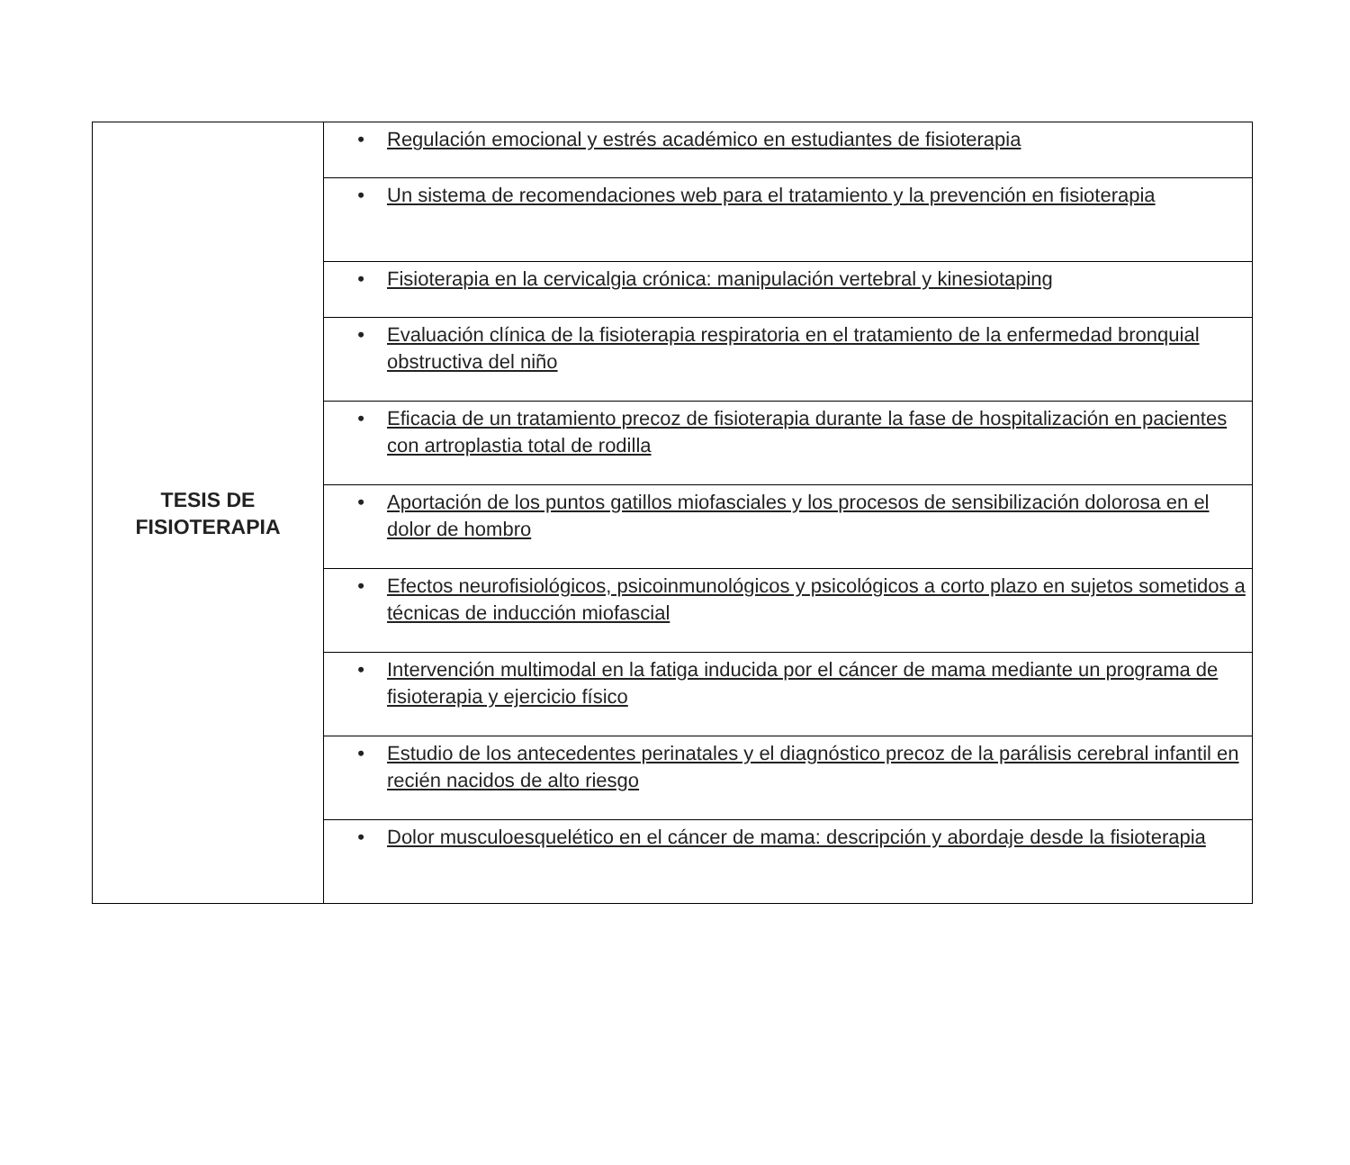| TESIS DE FISIOTERAPIA | • Regulación emocional y estrés académico en estudiantes de fisioterapia |
| | • Un sistema de recomendaciones web para el tratamiento y la prevención en fisioterapia |
| | • Fisioterapia en la cervicalgia crónica: manipulación vertebral y kinesiotaping |
| | • Evaluación clínica de la fisioterapia respiratoria en el tratamiento de la enfermedad bronquial obstructiva del niño |
| | • Eficacia de un tratamiento precoz de fisioterapia durante la fase de hospitalización en pacientes con artroplastia total de rodilla |
| | • Aportación de los puntos gatillos miofasciales y los procesos de sensibilización dolorosa en el dolor de hombro |
| | • Efectos neurofisiológicos, psicoinmunológicos y psicológicos a corto plazo en sujetos sometidos a técnicas de inducción miofascial |
| | • Intervención multimodal en la fatiga inducida por el cáncer de mama mediante un programa de fisioterapia y ejercicio físico |
| | • Estudio de los antecedentes perinatales y el diagnóstico precoz de la parálisis cerebral infantil en recién nacidos de alto riesgo |
| | • Dolor musculoesquelético en el cáncer de mama: descripción y abordaje desde la fisioterapia |